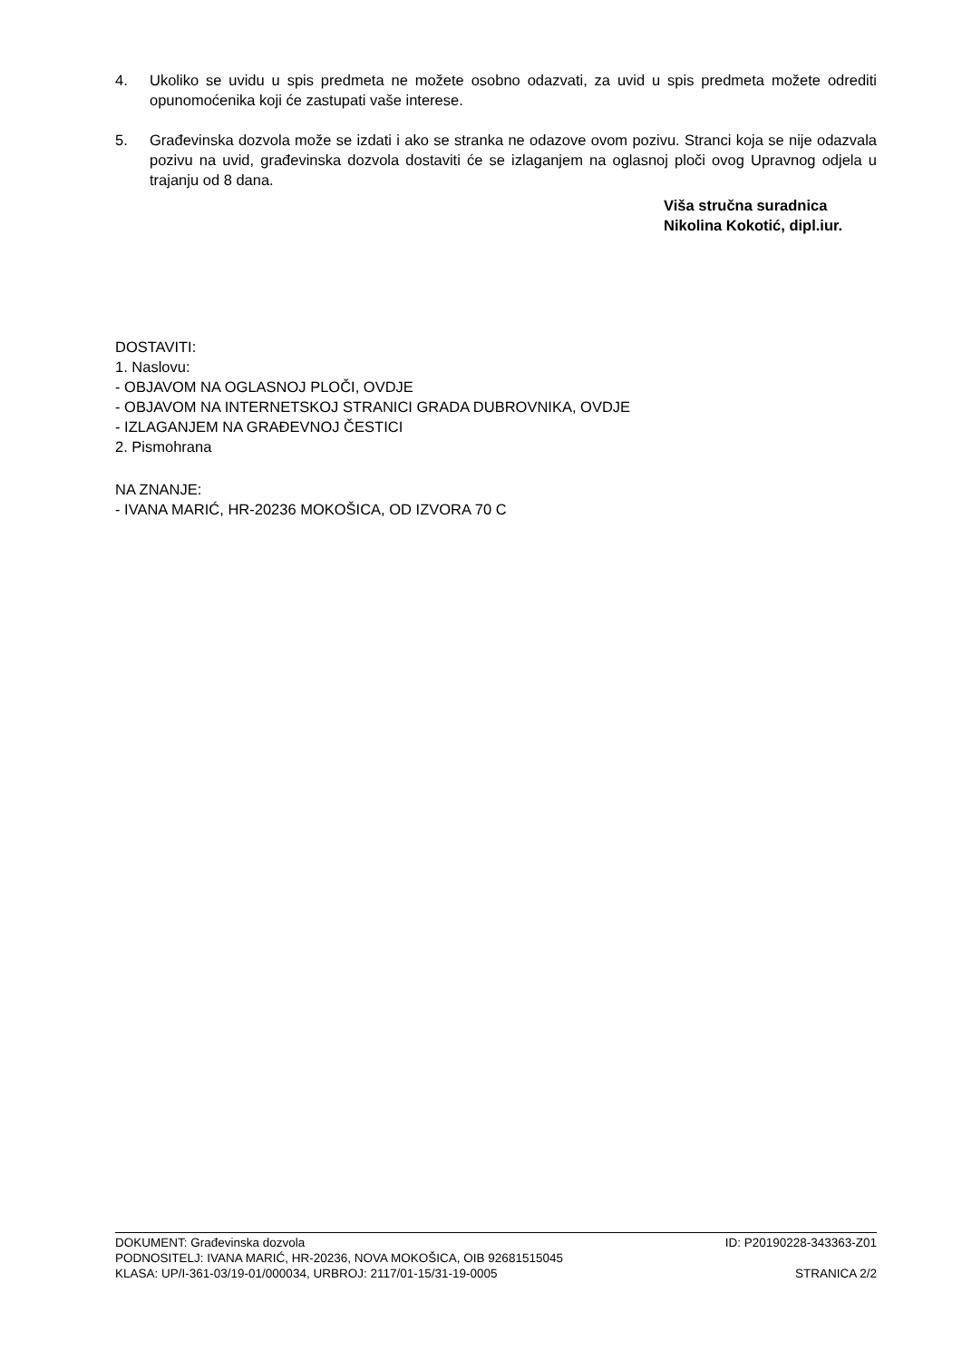4. Ukoliko se uvidu u spis predmeta ne možete osobno odazvati, za uvid u spis predmeta možete odrediti opunomoćenika koji će zastupati vaše interese.
5. Građevinska dozvola može se izdati i ako se stranka ne odazove ovom pozivu. Stranci koja se nije odazvala pozivu na uvid, građevinska dozvola dostaviti će se izlaganjem na oglasnoj ploči ovog Upravnog odjela u trajanju od 8 dana.
Viša stručna suradnica
Nikolina Kokotić, dipl.iur.
DOSTAVITI:
1. Naslovu:
- OBJAVOM NA OGLASNOJ PLOČI, OVDJE
- OBJAVOM NA INTERNETSKOJ STRANICI GRADA DUBROVNIKA, OVDJE
- IZLAGANJEM NA GRAĐEVNOJ ČESTICI
2. Pismohrana
NA ZNANJE:
- IVANA MARIĆ, HR-20236 MOKOŠICA, OD IZVORA 70 C
DOKUMENT: Građevinska dozvola ID: P20190228-343363-Z01
PODNOSITELJ: IVANA MARIĆ, HR-20236, NOVA MOKOŠICA, OIB 92681515045
KLASA: UP/I-361-03/19-01/000034, URBROJ: 2117/01-15/31-19-0005 STRANICA 2/2